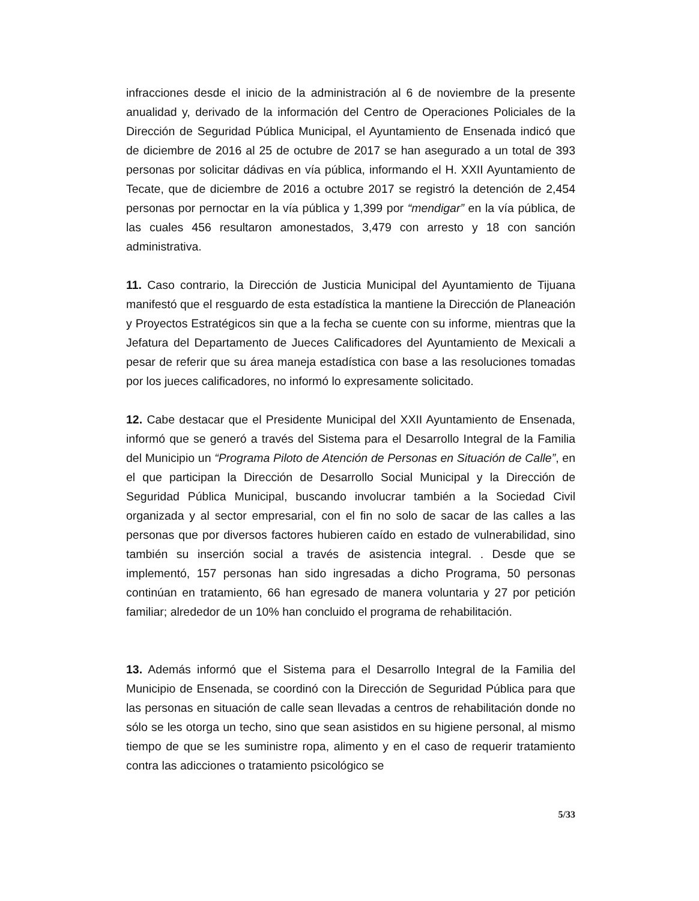infracciones desde el inicio de la administración al 6 de noviembre de la presente anualidad y, derivado de la información del Centro de Operaciones Policiales de la Dirección de Seguridad Pública Municipal, el Ayuntamiento de Ensenada indicó que de diciembre de 2016 al 25 de octubre de 2017 se han asegurado a un total de 393 personas por solicitar dádivas en vía pública, informando el H. XXII Ayuntamiento de Tecate, que de diciembre de 2016 a octubre 2017 se registró la detención de 2,454 personas por pernoctar en la vía pública y 1,399 por “mendigar” en la vía pública, de las cuales 456 resultaron amonestados, 3,479 con arresto y 18 con sanción administrativa.
11. Caso contrario, la Dirección de Justicia Municipal del Ayuntamiento de Tijuana manifestó que el resguardo de esta estadística la mantiene la Dirección de Planeación y Proyectos Estratégicos sin que a la fecha se cuente con su informe, mientras que la Jefatura del Departamento de Jueces Calificadores del Ayuntamiento de Mexicali a pesar de referir que su área maneja estadística con base a las resoluciones tomadas por los jueces calificadores, no informó lo expresamente solicitado.
12. Cabe destacar que el Presidente Municipal del XXII Ayuntamiento de Ensenada, informó que se generó a través del Sistema para el Desarrollo Integral de la Familia del Municipio un “Programa Piloto de Atención de Personas en Situación de Calle”, en el que participan la Dirección de Desarrollo Social Municipal y la Dirección de Seguridad Pública Municipal, buscando involucrar también a la Sociedad Civil organizada y al sector empresarial, con el fin no solo de sacar de las calles a las personas que por diversos factores hubieren caído en estado de vulnerabilidad, sino también su inserción social a través de asistencia integral. . Desde que se implementó, 157 personas han sido ingresadas a dicho Programa, 50 personas continúan en tratamiento, 66 han egresado de manera voluntaria y 27 por petición familiar; alrededor de un 10% han concluido el programa de rehabilitación.
13. Además informó que el Sistema para el Desarrollo Integral de la Familia del Municipio de Ensenada, se coordinó con la Dirección de Seguridad Pública para que las personas en situación de calle sean llevadas a centros de rehabilitación donde no sólo se les otorga un techo, sino que sean asistidos en su higiene personal, al mismo tiempo de que se les suministre ropa, alimento y en el caso de requerir tratamiento contra las adicciones o tratamiento psicológico se
5/33